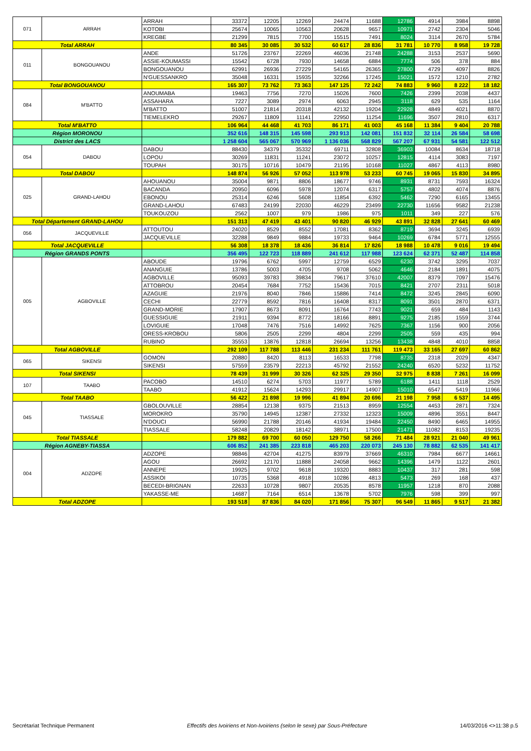| 071 | ARRAH | ARRAH | 33372 | 12205 | 12269 | 24474 | 11688 | 12786 | 4914 | 3984 | 8898 |
| | | KOTOBI | 25674 | 10065 | 10563 | 20628 | 9657 | 10971 | 2742 | 2304 | 5046 |
| | | KREGBE | 21299 | 7815 | 7700 | 15515 | 7491 | 8024 | 3114 | 2670 | 5784 |
| Total ARRAH | | | 80 345 | 30 085 | 30 532 | 60 617 | 28 836 | 31 781 | 10 770 | 8 958 | 19 728 |
| 011 | BONGOUANOU | ANDE | 51726 | 23767 | 22269 | 46036 | 21748 | 24288 | 3153 | 2537 | 5690 |
| | | ASSIE-KOUMASSI | 15542 | 6728 | 7930 | 14658 | 6884 | 7774 | 506 | 378 | 884 |
| | | BONGOUANOU | 62991 | 26936 | 27229 | 54165 | 26365 | 27800 | 4729 | 4097 | 8826 |
| | | N'GUESSANKRO | 35048 | 16331 | 15935 | 32266 | 17245 | 15021 | 1572 | 1210 | 2782 |
| Total BONGOUANOU | | | 165 307 | 73 762 | 73 363 | 147 125 | 72 242 | 74 883 | 9 960 | 8 222 | 18 182 |
| 084 | M'BATTO | ANOUMABA | 19463 | 7756 | 7270 | 15026 | 7600 | 7426 | 2399 | 2038 | 4437 |
| | | ASSAHARA | 7227 | 3089 | 2974 | 6063 | 2945 | 3118 | 629 | 535 | 1164 |
| | | M'BATTO | 51007 | 21814 | 20318 | 42132 | 19204 | 22928 | 4849 | 4021 | 8870 |
| | | TIEMELEKRO | 29267 | 11809 | 11141 | 22950 | 11254 | 11696 | 3507 | 2810 | 6317 |
| Total M'BATTO | | | 106 964 | 44 468 | 41 703 | 86 171 | 41 003 | 45 168 | 11 384 | 9 404 | 20 788 |
| Région MORONOU | | | 352 616 | 148 315 | 145 598 | 293 913 | 142 081 | 151 832 | 32 114 | 26 584 | 58 698 |
| District des LACS | | | 1 258 604 | 565 067 | 570 969 | 1 136 036 | 568 829 | 567 207 | 67 931 | 54 581 | 122 512 |
| 054 | DABOU | DABOU | 88430 | 34379 | 35332 | 69711 | 32808 | 36903 | 10084 | 8634 | 18718 |
| | | LOPOU | 30269 | 11831 | 11241 | 23072 | 10257 | 12815 | 4114 | 3083 | 7197 |
| | | TOUPAH | 30175 | 10716 | 10479 | 21195 | 10168 | 11027 | 4867 | 4113 | 8980 |
| Total DABOU | | | 148 874 | 56 926 | 57 052 | 113 978 | 53 233 | 60 745 | 19 065 | 15 830 | 34 895 |
| 025 | GRAND-LAHOU | AHOUANOU | 35004 | 9871 | 8806 | 18677 | 9746 | 8931 | 8731 | 7593 | 16324 |
| | | BACANDA | 20950 | 6096 | 5978 | 12074 | 6317 | 5757 | 4802 | 4074 | 8876 |
| | | EBONOU | 25314 | 6246 | 5608 | 11854 | 6392 | 5462 | 7290 | 6165 | 13455 |
| | | GRAND-LAHOU | 67483 | 24199 | 22030 | 46229 | 23499 | 22730 | 11656 | 9582 | 21238 |
| | | TOUKOUZOU | 2562 | 1007 | 979 | 1986 | 975 | 1011 | 349 | 227 | 576 |
| Total Département GRAND-LAHOU | | | 151 313 | 47 419 | 43 401 | 90 820 | 46 929 | 43 891 | 32 828 | 27 641 | 60 469 |
| 056 | JACQUEVILLE | ATTOUTOU | 24020 | 8529 | 8552 | 17081 | 8362 | 8719 | 3694 | 3245 | 6939 |
| | | JACQUEVILLE | 32288 | 9849 | 9884 | 19733 | 9464 | 10269 | 6784 | 5771 | 12555 |
| Total JACQUEVILLE | | | 56 308 | 18 378 | 18 436 | 36 814 | 17 826 | 18 988 | 10 478 | 9 016 | 19 494 |
| Région GRANDS PONTS | | | 356 495 | 122 723 | 118 889 | 241 612 | 117 988 | 123 624 | 62 371 | 52 487 | 114 858 |
| 005 | AGBOVILLE | ABOUDE | 19796 | 6762 | 5997 | 12759 | 6529 | 6230 | 3742 | 3295 | 7037 |
| | | ANANGUIE | 13786 | 5003 | 4705 | 9708 | 5062 | 4646 | 2184 | 1891 | 4075 |
| | | AGBOVILLE | 95093 | 39783 | 39834 | 79617 | 37610 | 42007 | 8379 | 7097 | 15476 |
| | | ATTOBROU | 20454 | 7684 | 7752 | 15436 | 7015 | 8421 | 2707 | 2311 | 5018 |
| | | AZAGUIE | 21976 | 8040 | 7846 | 15886 | 7414 | 8472 | 3245 | 2845 | 6090 |
| | | CECHI | 22779 | 8592 | 7816 | 16408 | 8317 | 8091 | 3501 | 2870 | 6371 |
| | | GRAND-MORIE | 17907 | 8673 | 8091 | 16764 | 7743 | 9021 | 659 | 484 | 1143 |
| | | GUESSIGUIE | 21911 | 9394 | 8772 | 18166 | 8891 | 9275 | 2185 | 1559 | 3744 |
| | | LOVIGUIE | 17048 | 7476 | 7516 | 14992 | 7625 | 7367 | 1156 | 900 | 2056 |
| | | ORESS-KROBOU | 5806 | 2505 | 2299 | 4804 | 2299 | 2505 | 559 | 435 | 994 |
| | | RUBINO | 35553 | 13876 | 12818 | 26694 | 13256 | 13438 | 4848 | 4010 | 8858 |
| Total AGBOVILLE | | | 292 109 | 117 788 | 113 446 | 231 234 | 111 761 | 119 473 | 33 165 | 27 697 | 60 862 |
| 065 | SIKENSI | GOMON | 20880 | 8420 | 8113 | 16533 | 7798 | 8735 | 2318 | 2029 | 4347 |
| | | SIKENSI | 57559 | 23579 | 22213 | 45792 | 21552 | 24240 | 6520 | 5232 | 11752 |
| Total SIKENSI | | | 78 439 | 31 999 | 30 326 | 62 325 | 29 350 | 32 975 | 8 838 | 7 261 | 16 099 |
| 107 | TAABO | PACOBO | 14510 | 6274 | 5703 | 11977 | 5789 | 6188 | 1411 | 1118 | 2529 |
| | | TAABO | 41912 | 15624 | 14293 | 29917 | 14907 | 15010 | 6547 | 5419 | 11966 |
| Total TAABO | | | 56 422 | 21 898 | 19 996 | 41 894 | 20 696 | 21 198 | 7 958 | 6 537 | 14 495 |
| 045 | TIASSALE | GBOLOUVILLE | 28854 | 12138 | 9375 | 21513 | 8959 | 12554 | 4453 | 2871 | 7324 |
| | | MOROKRO | 35790 | 14945 | 12387 | 27332 | 12323 | 15009 | 4896 | 3551 | 8447 |
| | | N'DOUCI | 56990 | 21788 | 20146 | 41934 | 19484 | 22450 | 8490 | 6465 | 14955 |
| | | TIASSALE | 58248 | 20829 | 18142 | 38971 | 17500 | 21471 | 11082 | 8153 | 19235 |
| Total TIASSALE | | | 179 882 | 69 700 | 60 050 | 129 750 | 58 266 | 71 484 | 28 921 | 21 040 | 49 961 |
| Région AGNEBY-TIASSA | | | 606 852 | 241 385 | 223 818 | 465 203 | 220 073 | 245 130 | 78 882 | 62 535 | 141 417 |
| 004 | ADZOPE | ADZOPE | 98846 | 42704 | 41275 | 83979 | 37669 | 46310 | 7984 | 6677 | 14661 |
| | | AGOU | 26692 | 12170 | 11888 | 24058 | 9662 | 14396 | 1479 | 1122 | 2601 |
| | | ANNEPE | 19925 | 9702 | 9618 | 19320 | 8883 | 10437 | 317 | 281 | 598 |
| | | ASSIKOI | 10735 | 5368 | 4918 | 10286 | 4813 | 5473 | 269 | 168 | 437 |
| | | BECEDI-BRIGNAN | 22633 | 10728 | 9807 | 20535 | 8578 | 11957 | 1218 | 870 | 2088 |
| | | YAKASSE-ME | 14687 | 7164 | 6514 | 13678 | 5702 | 7976 | 598 | 399 | 997 |
| Total ADZOPE | | | 193 518 | 87 836 | 84 020 | 171 856 | 75 307 | 96 549 | 11 865 | 9 517 | 21 382 |
Secrétariat Technique Permanent Effectifs des Ivoiriens et Non-Ivoiriens (selon le sexe) par Sous-Préfecture 14/03/2016 <>11:38 p.5